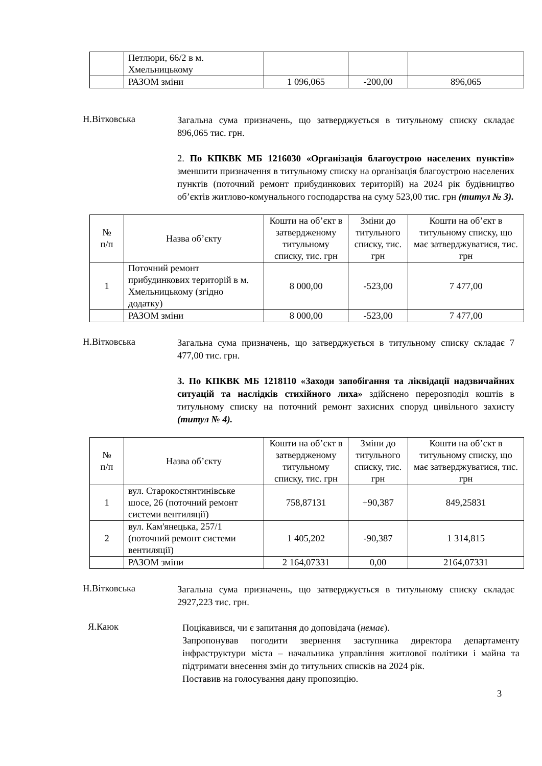| | Петлюри, 66/2 в м. Хмельницькому | | | |
| | РАЗОМ зміни | 1 096,065 | -200,00 | 896,065 |
Н.Вітковська
Загальна сума призначень, що затверджується в титульному списку складає 896,065 тис. грн.
2. По КПКВК МБ 1216030 «Організація благоустрою населених пунктів» зменшити призначення в титульному списку на організація благоустрою населених пунктів (поточний ремонт прибудинкових територій) на 2024 рік будівництво об’єктів житлово-комунального господарства на суму 523,00 тис. грн (титул № 3).
| № п/п | Назва об’єкту | Кошти на об’єкт в затвердженому титульному списку, тис. грн | Зміни до титульного списку, тис. грн | Кошти на об’єкт в титульному списку, що має затверджуватися, тис. грн |
| --- | --- | --- | --- | --- |
| 1 | Поточний ремонт прибудинкових територій в м. Хмельницькому (згідно додатку) | 8 000,00 | -523,00 | 7 477,00 |
| | РАЗОМ зміни | 8 000,00 | -523,00 | 7 477,00 |
Н.Вітковська
Загальна сума призначень, що затверджується в титульному списку складає 7 477,00 тис. грн.
3. По КПКВК МБ 1218110 «Заходи запобігання та ліквідації надзвичайних ситуацій та наслідків стихійного лиха» здійснено перерозподіл коштів в титульному списку на поточний ремонт захисних споруд цивільного захисту (титул № 4).
| № п/п | Назва об’єкту | Кошти на об’єкт в затвердженому титульному списку, тис. грн | Зміни до титульного списку, тис. грн | Кошти на об’єкт в титульному списку, що має затверджуватися, тис. грн |
| --- | --- | --- | --- | --- |
| 1 | вул. Старокостянтинівське шосе, 26 (поточний ремонт системи вентиляції) | 758,87131 | +90,387 | 849,25831 |
| 2 | вул. Кам'янецька, 257/1 (поточний ремонт системи вентиляції) | 1 405,202 | -90,387 | 1 314,815 |
| | РАЗОМ зміни | 2 164,07331 | 0,00 | 2164,07331 |
Н.Вітковська
Загальна сума призначень, що затверджується в титульному списку складає 2927,223 тис. грн.
Я.Каюк
Поцікавився, чи є запитання до доповідача (немає).
Запропонував погодити звернення заступника директора департаменту інфраструктури міста – начальника управління житлової політики і майна та підтримати внесення змін до титульних списків на 2024 рік.
Поставив на голосування дану пропозицію.
3